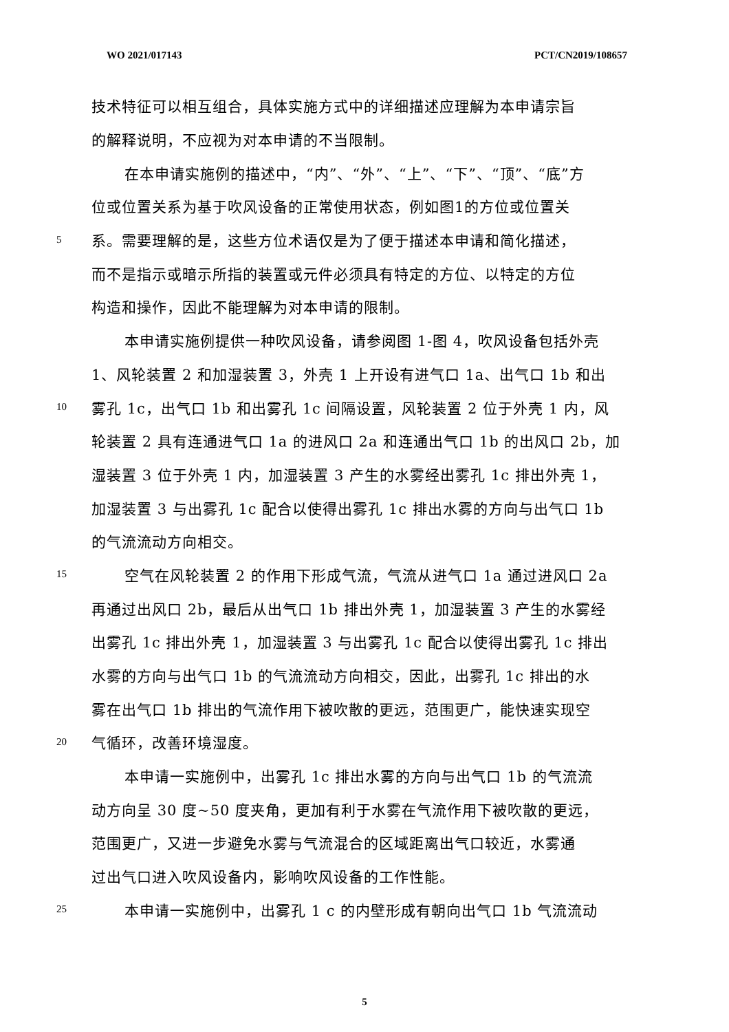WO 2021/017143 PCT/CN2019/108657
技术特征可以相互组合，具体实施方式中的详细描述应理解为本申请宗旨
的解释说明，不应视为对本申请的不当限制。
在本申请实施例的描述中，“内”、“外”、“上”、“下”、“顶”、“底”方
位或位置关系为基于吹风设备的正常使用状态，例如图1的方位或位置关
5 系。需要理解的是，这些方位术语仅是为了便于描述本申请和简化描述，
而不是指示或暗示所指的装置或元件必须具有特定的方位、以特定的方位
构造和操作，因此不能理解为对本申请的限制。
本申请实施例提供一种吹风设备，请参阅图 1-图 4，吹风设备包括外壳
1、风轮装置 2 和加湿装置 3，外壳 1 上开设有进气口 1a、出气口 1b 和出
10 雾孔 1c，出气口 1b 和出雾孔 1c 间隔设置，风轮装置 2 位于外壳 1 内，风
轮装置 2 具有连通进气口 1a 的进风口 2a 和连通出气口 1b 的出风口 2b，加
湿装置 3 位于外壳 1 内，加湿装置 3 产生的水雾经出雾孔 1c 排出外壳 1，
加湿装置 3 与出雾孔 1c 配合以使得出雾孔 1c 排出水雾的方向与出气口 1b
的气流流动方向相交。
15 空气在风轮装置 2 的作用下形成气流，气流从进气口 1a 通过进风口 2a
再通过出风口 2b，最后从出气口 1b 排出外壳 1，加湿装置 3 产生的水雾经
出雾孔 1c 排出外壳 1，加湿装置 3 与出雾孔 1c 配合以使得出雾孔 1c 排出
水雾的方向与出气口 1b 的气流流动方向相交，因此，出雾孔 1c 排出的水
雾在出气口 1b 排出的气流作用下被吹散的更远，范围更广，能快速实现空
20 气循环，改善环境湿度。
本申请一实施例中，出雾孔 1c 排出水雾的方向与出气口 1b 的气流流
动方向呈 30 度~50 度夹角，更加有利于水雾在气流作用下被吹散的更远，
范围更广，又进一步避免水雾与气流混合的区域距离出气口较近，水雾通
过出气口进入吹风设备内，影响吹风设备的工作性能。
25 本申请一实施例中，出雾孔 1 c 的内壁形成有朝向出气口 1b 气流流动
5